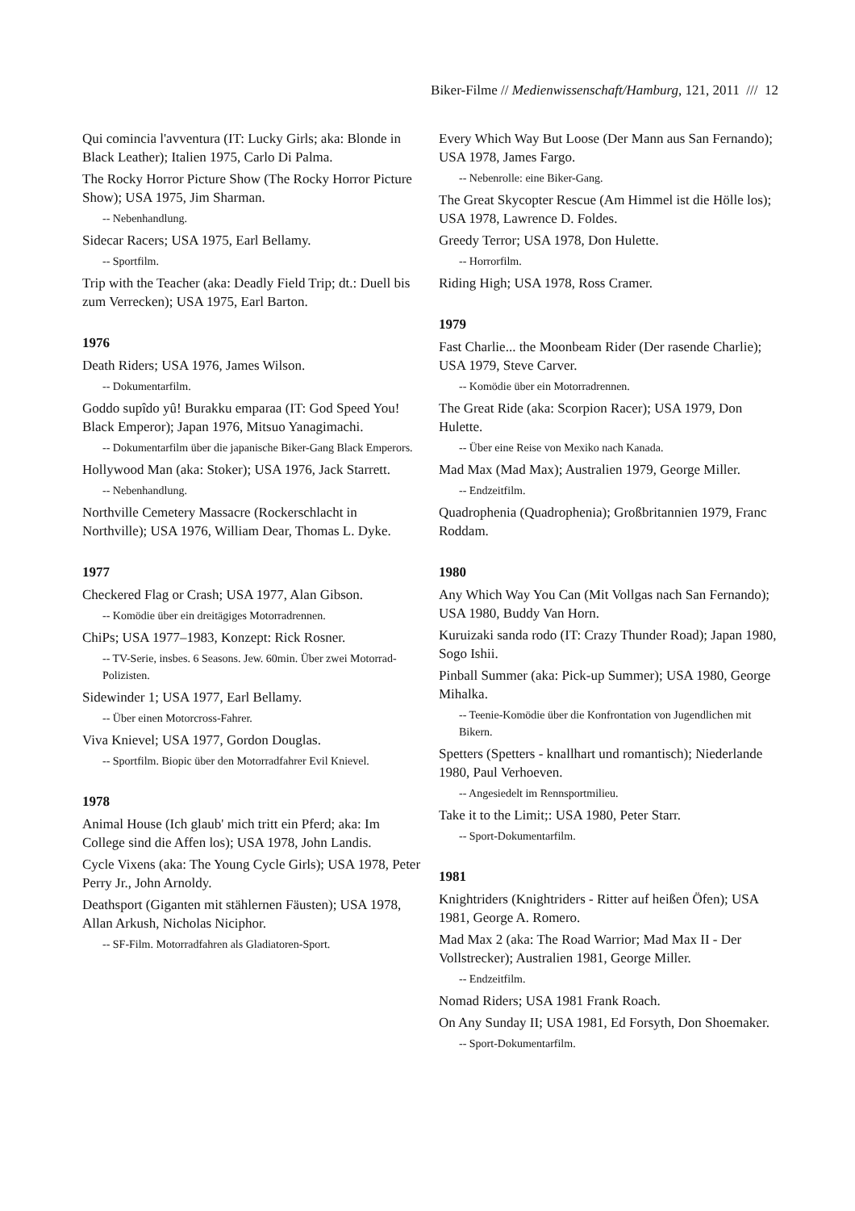Biker-Filme // Medienwissenschaft/Hamburg, 121, 2011 /// 12
Qui comincia l'avventura (IT: Lucky Girls; aka: Blonde in Black Leather); Italien 1975, Carlo Di Palma.
The Rocky Horror Picture Show (The Rocky Horror Picture Show); USA 1975, Jim Sharman.
-- Nebenhandlung.
Sidecar Racers; USA 1975, Earl Bellamy.
-- Sportfilm.
Trip with the Teacher (aka: Deadly Field Trip; dt.: Duell bis zum Verrecken); USA 1975, Earl Barton.
1976
Death Riders; USA 1976, James Wilson.
-- Dokumentarfilm.
Goddo supîdo yû! Burakku emparaa (IT: God Speed You! Black Emperor); Japan 1976, Mitsuo Yanagimachi.
-- Dokumentarfilm über die japanische Biker-Gang Black Emperors.
Hollywood Man (aka: Stoker); USA 1976, Jack Starrett.
-- Nebenhandlung.
Northville Cemetery Massacre (Rockerschlacht in Northville); USA 1976, William Dear, Thomas L. Dyke.
1977
Checkered Flag or Crash; USA 1977, Alan Gibson.
-- Komödie über ein dreitägiges Motorradrennen.
ChiPs; USA 1977–1983, Konzept: Rick Rosner.
-- TV-Serie, insbes. 6 Seasons. Jew. 60min. Über zwei Motorrad-Polizisten.
Sidewinder 1; USA 1977, Earl Bellamy.
-- Über einen Motorcross-Fahrer.
Viva Knievel; USA 1977, Gordon Douglas.
-- Sportfilm. Biopic über den Motorradfahrer Evil Knievel.
1978
Animal House (Ich glaub' mich tritt ein Pferd; aka: Im College sind die Affen los); USA 1978, John Landis.
Cycle Vixens (aka: The Young Cycle Girls); USA 1978, Peter Perry Jr., John Arnoldy.
Deathsport (Giganten mit stählernen Fäusten); USA 1978, Allan Arkush, Nicholas Niciphor.
-- SF-Film. Motorradfahren als Gladiatoren-Sport.
Every Which Way But Loose (Der Mann aus San Fernando); USA 1978, James Fargo.
-- Nebenrolle: eine Biker-Gang.
The Great Skycopter Rescue (Am Himmel ist die Hölle los); USA 1978, Lawrence D. Foldes.
Greedy Terror; USA 1978, Don Hulette.
-- Horrorfilm.
Riding High; USA 1978, Ross Cramer.
1979
Fast Charlie... the Moonbeam Rider (Der rasende Charlie); USA 1979, Steve Carver.
-- Komödie über ein Motorradrennen.
The Great Ride (aka: Scorpion Racer); USA 1979, Don Hulette.
-- Über eine Reise von Mexiko nach Kanada.
Mad Max (Mad Max); Australien 1979, George Miller.
-- Endzeitfilm.
Quadrophenia (Quadrophenia); Großbritannien 1979, Franc Roddam.
1980
Any Which Way You Can (Mit Vollgas nach San Fernando); USA 1980, Buddy Van Horn.
Kuruizaki sanda rodo (IT: Crazy Thunder Road); Japan 1980, Sogo Ishii.
Pinball Summer (aka: Pick-up Summer); USA 1980, George Mihalka.
-- Teenie-Komödie über die Konfrontation von Jugendlichen mit Bikern.
Spetters (Spetters - knallhart und romantisch); Niederlande 1980, Paul Verhoeven.
-- Angesiedelt im Rennsportmilieu.
Take it to the Limit;: USA 1980, Peter Starr.
-- Sport-Dokumentarfilm.
1981
Knightriders (Knightriders - Ritter auf heißen Öfen); USA 1981, George A. Romero.
Mad Max 2 (aka: The Road Warrior; Mad Max II - Der Vollstrecker); Australien 1981, George Miller.
-- Endzeitfilm.
Nomad Riders; USA 1981 Frank Roach.
On Any Sunday II; USA 1981, Ed Forsyth, Don Shoemaker.
-- Sport-Dokumentarfilm.